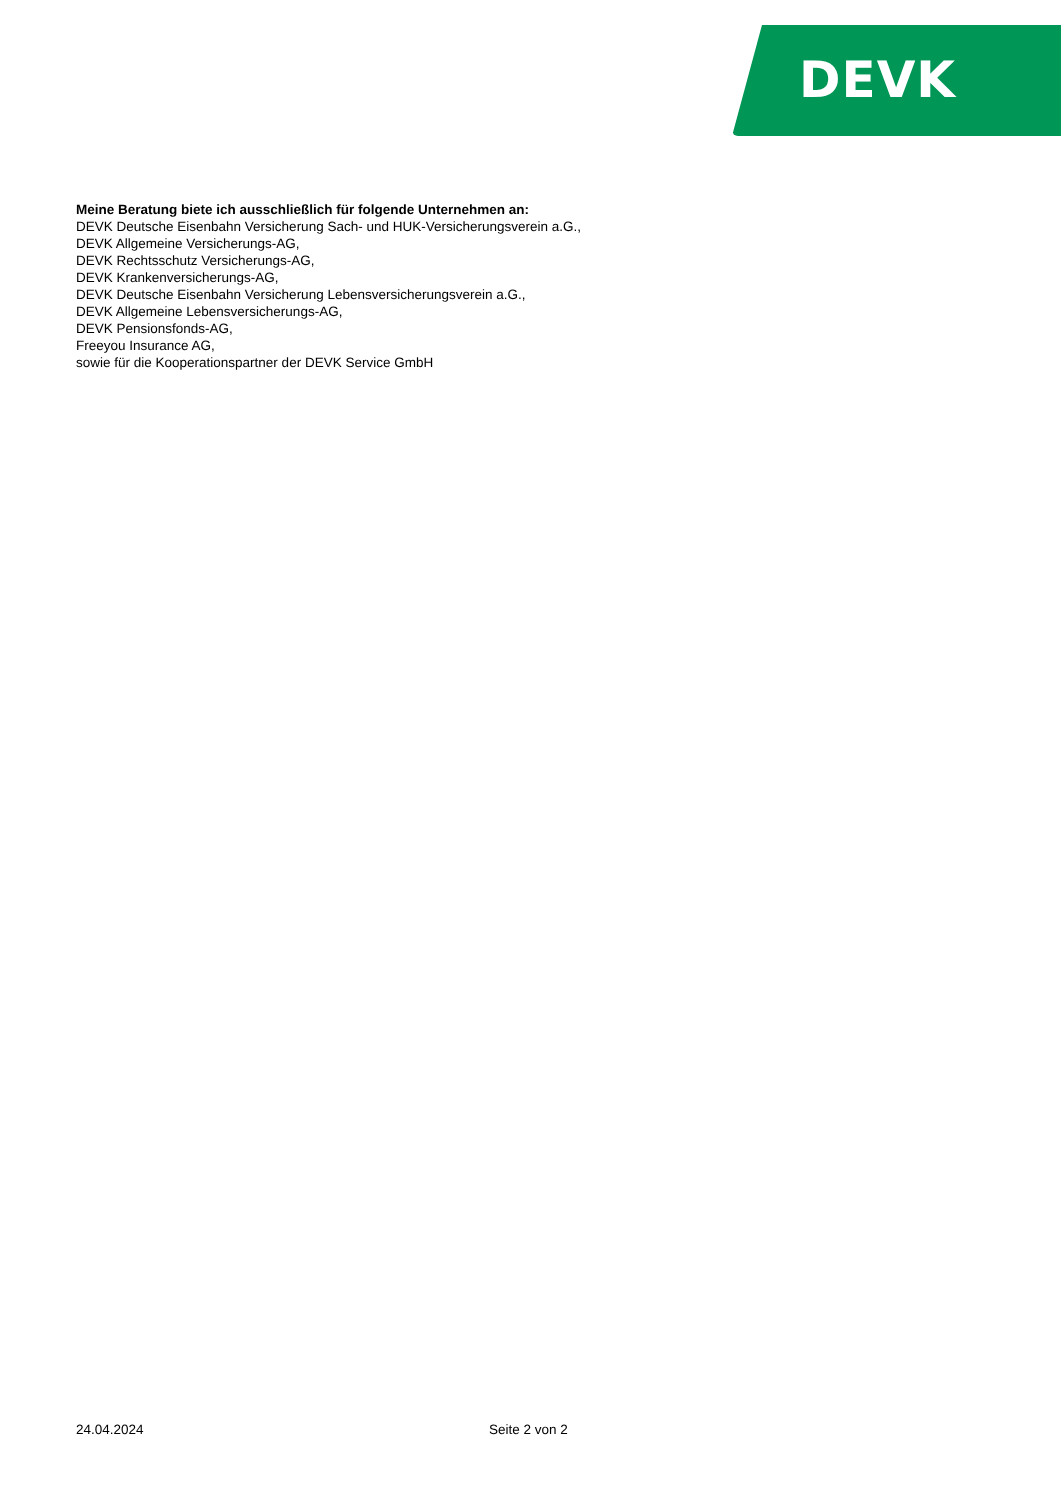DEVK
Meine Beratung biete ich ausschließlich für folgende Unternehmen an:
DEVK Deutsche Eisenbahn Versicherung Sach- und HUK-Versicherungsverein a.G.,
DEVK Allgemeine Versicherungs-AG,
DEVK Rechtsschutz Versicherungs-AG,
DEVK Krankenversicherungs-AG,
DEVK Deutsche Eisenbahn Versicherung Lebensversicherungsverein a.G.,
DEVK Allgemeine Lebensversicherungs-AG,
DEVK Pensionsfonds-AG,
Freeyou Insurance AG,
sowie für die Kooperationspartner der DEVK Service GmbH
24.04.2024 Seite 2 von 2